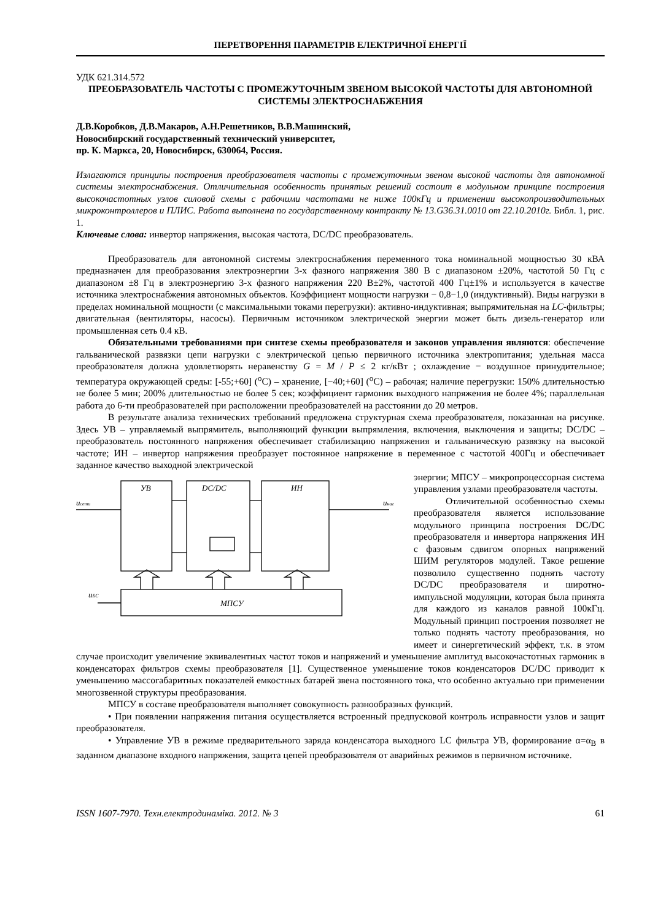ПЕРЕТВОРЕННЯ ПАРАМЕТРІВ ЕЛЕКТРИЧНОЇ ЕНЕРГІЇ
УДК 621.314.572
ПРЕОБРАЗОВАТЕЛЬ ЧАСТОТЫ С ПРОМЕЖУТОЧНЫМ ЗВЕНОМ ВЫСОКОЙ ЧАСТОТЫ ДЛЯ АВТОНОМНОЙ СИСТЕМЫ ЭЛЕКТРОСНАБЖЕНИЯ
Д.В.Коробков, Д.В.Макаров, А.Н.Решетников, В.В.Машинский,
Новосибирский государственный технический университет,
пр. К. Маркса, 20, Новосибирск, 630064, Россия.
Излагаются принципы построения преобразователя частоты с промежуточным звеном высокой частоты для автономной системы электроснабжения. Отличительная особенность принятых решений состоит в модульном принципе построения высокочастотных узлов силовой схемы с рабочими частотами не ниже 100кГц и применении высокопроизводительных микроконтроллеров и ПЛИС. Работа выполнена по государственному контракту № 13.G36.31.0010 от 22.10.2010г. Библ. 1, рис. 1.
Ключевые слова: инвертор напряжения, высокая частота, DC/DC преобразователь.
Преобразователь для автономной системы электроснабжения переменного тока номинальной мощностью 30 кВА предназначен для преобразования электроэнергии 3-х фазного напряжения 380 В с диапазоном ±20%, частотой 50 Гц с диапазоном ±8 Гц в электроэнергию 3-х фазного напряжения 220 В±2%, частотой 400 Гц±1% и используется в качестве источника электроснабжения автономных объектов. Коэффициент мощности нагрузки − 0,8−1,0 (индуктивный). Виды нагрузки в пределах номинальной мощности (с максимальными токами перегрузки): активно-индуктивная; выпрямительная на LC-фильтры; двигательная (вентиляторы, насосы). Первичным источником электрической энергии может быть дизель-генератор или промышленная сеть 0.4 кВ.
Обязательными требованиями при синтезе схемы преобразователя и законов управления являются: обеспечение гальванической развязки цепи нагрузки с электрической цепью первичного источника электропитания; удельная масса преобразователя должна удовлетворять неравенству G = M / P ≤ 2 кг/кВт ; охлаждение − воздушное принудительное; температура окружающей среды: [-55;+60] (<sup>o</sup>C) – хранение, [−40;+60] (<sup>o</sup>C) – рабочая; наличие перегрузки: 150% длительностью не более 5 мин; 200% длительностью не более 5 сек; коэффициент гармоник выходного напряжения не более 4%; параллельная работа до 6-ти преобразователей при расположении преобразователей на расстоянии до 20 метров.
В результате анализа технических требований предложена структурная схема преобразователя, показанная на рисунке. Здесь УВ – управляемый выпрямитель, выполняющий функции выпрямления, включения, выключения и защиты; DC/DC – преобразователь постоянного напряжения обеспечивает стабилизацию напряжения и гальваническую развязку на высокой частоте; ИН – инвертор напряжения преобразует постоянное напряжение в переменное с частотой 400Гц и обеспечивает заданное качество выходной электрической
УВ
DC/DC
ИН
МПСУ
uсети
uнаг
uБС
энергии; МПСУ – микропроцессорная система управления узлами преобразователя частоты.
Отличительной особенностью схемы преобразователя является использование модульного принципа построения DC/DC преобразователя и инвертора напряжения ИН с фазовым сдвигом опорных напряжений ШИМ регуляторов модулей. Такое решение позволило существенно поднять частоту DC/DC преобразователя и широтно-импульсной модуляции, которая была принята для каждого из каналов равной 100кГц. Модульный принцип построения позволяет не только поднять частоту преобразования, но имеет и синергетический эффект, т.к. в этом случае происходит увеличение эквивалентных частот токов и напряжений и уменьшение амплитуд высокочастотных гармоник в конденсаторах фильтров схемы преобразователя [1]. Существенное уменьшение токов конденсаторов DC/DC приводит к уменьшению массогабаритных показателей емкостных батарей звена постоянного тока, что особенно актуально при применении многозвенной структуры преобразования.
МПСУ в составе преобразователя выполняет совокупность разнообразных функций.
• При появлении напряжения питания осуществляется встроенный предпусковой контроль исправности узлов и защит преобразователя.
• Управление УВ в режиме предварительного заряда конденсатора выходного LC фильтра УВ, формирование α=α<sub>B</sub> в заданном диапазоне входного напряжения, защита цепей преобразователя от аварийных режимов в первичном источнике.
ISSN 1607-7970. Техн.електродинаміка. 2012. № 3 61